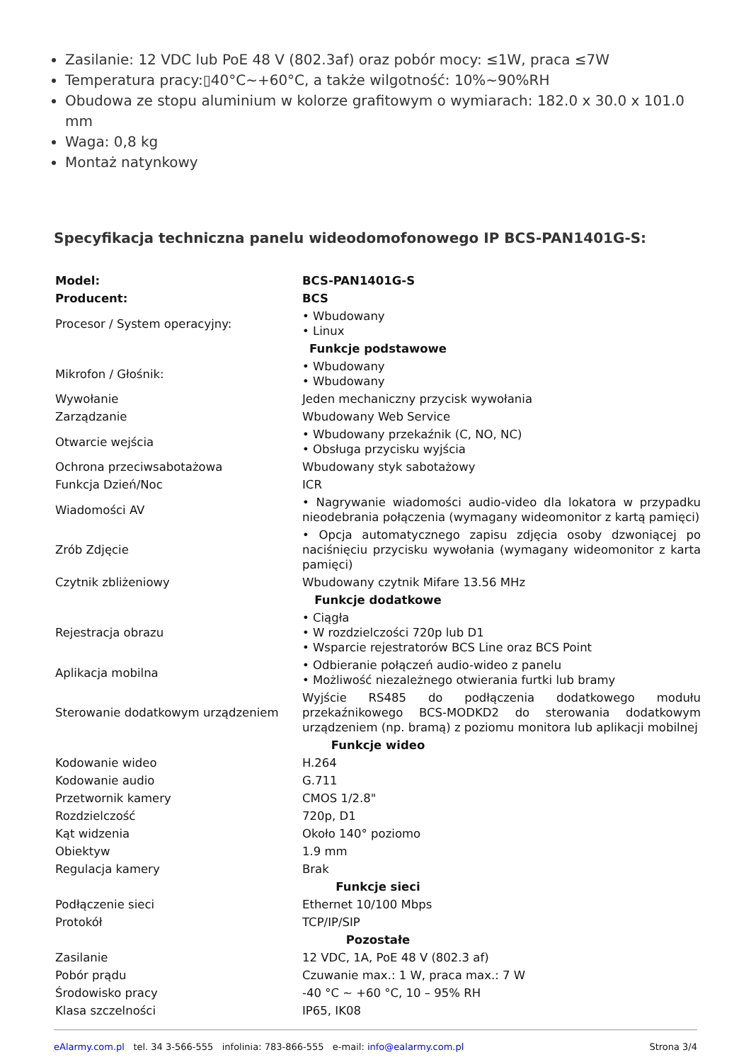Zasilanie: 12 VDC lub PoE 48 V (802.3af) oraz pobór mocy: ≤1W, praca ≤7W
Temperatura pracy:▯40°C~+60°C, a także wilgotność: 10%~90%RH
Obudowa ze stopu aluminium w kolorze grafitowym o wymiarach: 182.0 x 30.0 x 101.0 mm
Waga: 0,8 kg
Montaż natynkowy
Specyfikacja techniczna panelu wideodomofonowego IP BCS-PAN1401G-S:
| Model: | BCS-PAN1401G-S |
| Producent: | BCS |
| Procesor / System operacyjny: | • Wbudowany • Linux |
| Funkcje podstawowe | |
| Mikrofon / Głośnik: | • Wbudowany • Wbudowany |
| Wywołanie | Jeden mechaniczny przycisk wywołania |
| Zarządzanie | Wbudowany Web Service |
| Otwarcie wejścia | • Wbudowany przekaźnik (C, NO, NC) • Obsługa przycisku wyjścia |
| Ochrona przeciwsabotażowa | Wbudowany styk sabotażowy |
| Funkcja Dzień/Noc | ICR |
| Wiadomości AV | • Nagrywanie wiadomości audio-video dla lokatora w przypadku nieodebrania połączenia (wymagany wideomonitor z kartą pamięci) |
| Zrób Zdjęcie | • Opcja automatycznego zapisu zdjęcia osoby dzwoniącej po naciśnięciu przycisku wywołania (wymagany wideomonitor z karta pamięci) |
| Czytnik zbliżeniowy | Wbudowany czytnik Mifare 13.56 MHz |
| Funkcje dodatkowe | |
| Rejestracja obrazu | • Ciągła • W rozdzielczości 720p lub D1 • Wsparcie rejestratorów BCS Line oraz BCS Point |
| Aplikacja mobilna | • Odbieranie połączeń audio-wideo z panelu • Możliwość niezależnego otwierania furtki lub bramy |
| Sterowanie dodatkowym urządzeniem | Wyjście RS485 do podłączenia dodatkowego modułu przekaźnikowego BCS-MODKD2 do sterowania dodatkowym urządzeniem (np. bramą) z poziomu monitora lub aplikacji mobilnej |
| Funkcje wideo | |
| Kodowanie wideo | H.264 |
| Kodowanie audio | G.711 |
| Przetwornik kamery | CMOS 1/2.8" |
| Rozdzielczość | 720p, D1 |
| Kąt widzenia | Około 140° poziomo |
| Obiektyw | 1.9 mm |
| Regulacja kamery | Brak |
| Funkcje sieci | |
| Podłączenie sieci | Ethernet 10/100 Mbps |
| Protokół | TCP/IP/SIP |
| Pozostałe | |
| Zasilanie | 12 VDC, 1A, PoE 48 V (802.3 af) |
| Pobór prądu | Czuwanie max.: 1 W, praca max.: 7 W |
| Środowisko pracy | -40 °C ~ +60 °C, 10 – 95% RH |
| Klasa szczelności | IP65, IK08 |
eAlarmy.com.pl tel. 34 3-566-555 infolinia: 783-866-555 e-mail: info@ealarmy.com.pl Strona 3/4